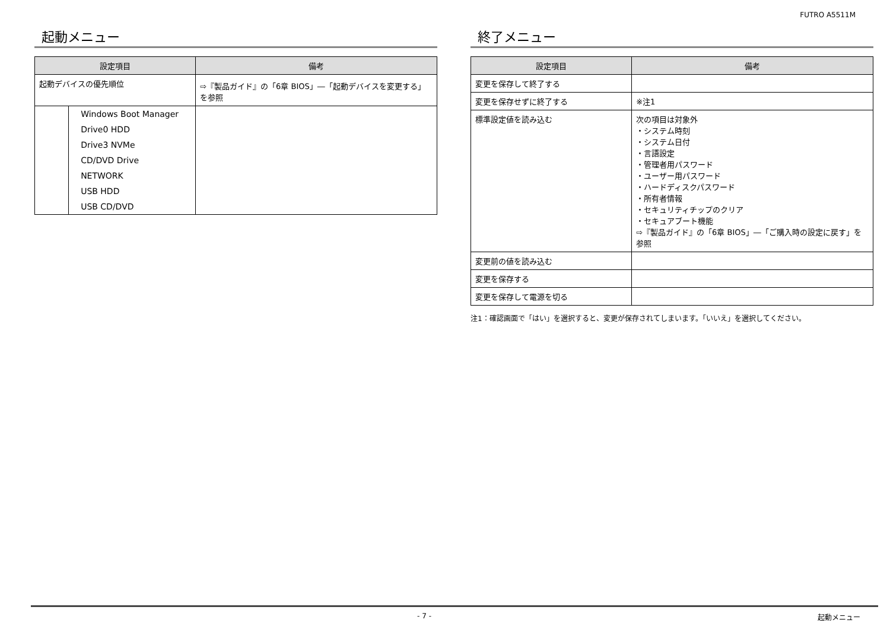FUTRO A5511M
起動メニュー
| 設定項目 | | 備考 |
| --- | --- | --- |
| 起動デバイスの優先順位 | | ⇨『製品ガイド』の「6章 BIOS」―「起動デバイスを変更する」を参照 |
| | Windows Boot Manager | |
| | Drive0 HDD | |
| | Drive3 NVMe | |
| | CD/DVD Drive | |
| | NETWORK | |
| | USB HDD | |
| | USB CD/DVD | |
終了メニュー
| 設定項目 | 備考 |
| --- | --- |
| 変更を保存して終了する | |
| 変更を保存せずに終了する | ※注1 |
| 標準設定値を読み込む | 次の項目は対象外 ・システム時刻 ・システム日付 ・言語設定 ・管理者用パスワード ・ユーザー用パスワード ・ハードディスクパスワード ・所有者情報 ・セキュリティチップのクリア ・セキュアブート機能 ⇨『製品ガイド』の「6章 BIOS」―「ご購入時の設定に戻す」を参照 |
| 変更前の値を読み込む | |
| 変更を保存する | |
| 変更を保存して電源を切る | |
注1：確認画面で「はい」を選択すると、変更が保存されてしまいます。「いいえ」を選択してください。
- 7 - 起動メニュー